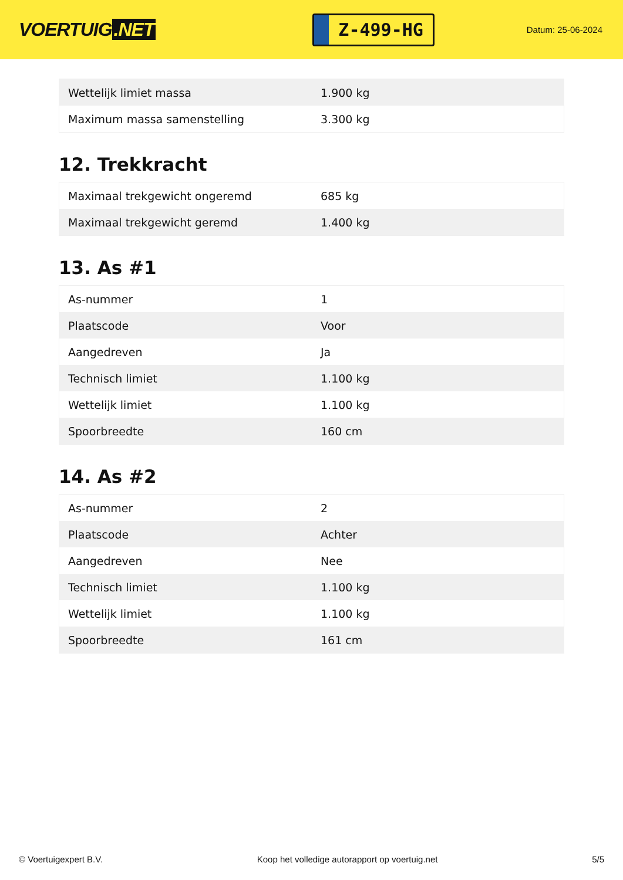VOERTUIG.NET
Z-499-HG
Datum: 25-06-2024
| Wettelijk limiet massa | 1.900 kg |
| Maximum massa samenstelling | 3.300 kg |
12. Trekkracht
| Maximaal trekgewicht ongeremd | 685 kg |
| Maximaal trekgewicht geremd | 1.400 kg |
13. As #1
| As-nummer | 1 |
| Plaatscode | Voor |
| Aangedreven | Ja |
| Technisch limiet | 1.100 kg |
| Wettelijk limiet | 1.100 kg |
| Spoorbreedte | 160 cm |
14. As #2
| As-nummer | 2 |
| Plaatscode | Achter |
| Aangedreven | Nee |
| Technisch limiet | 1.100 kg |
| Wettelijk limiet | 1.100 kg |
| Spoorbreedte | 161 cm |
© Voertuigexpert B.V. Koop het volledige autorapport op voertuig.net 5/5